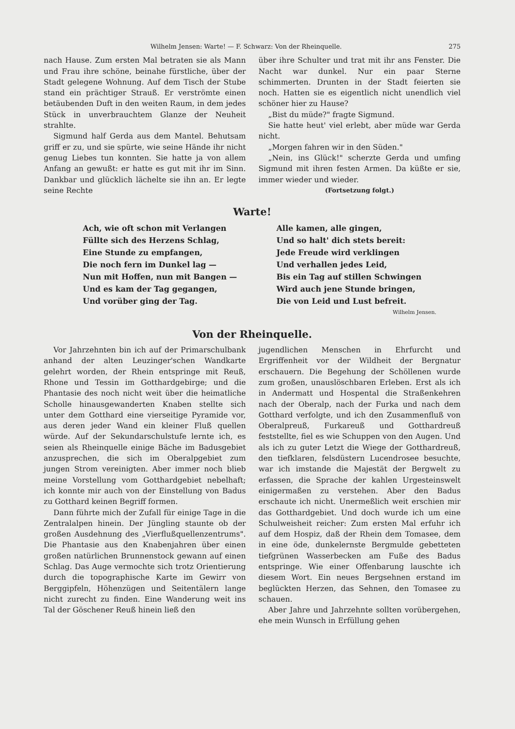Wilhelm Jensen: Warte! — F. Schwarz: Von der Rheinquelle. 275
nach Hause. Zum ersten Mal betraten sie als Mann und Frau ihre schöne, beinahe fürstliche, über der Stadt gelegene Wohnung. Auf dem Tisch der Stube stand ein prächtiger Strauß. Er verströmte einen betäubenden Duft in den weiten Raum, in dem jedes Stück in unverbrauchtem Glanze der Neuheit strahlte.
Sigmund half Gerda aus dem Mantel. Behutsam griff er zu, und sie spürte, wie seine Hände ihr nicht genug Liebes tun konnten. Sie hatte ja von allem Anfang an gewußt: er hatte es gut mit ihr im Sinn. Dankbar und glücklich lächelte sie ihn an. Er legte seine Rechte
über ihre Schulter und trat mit ihr ans Fenster. Die Nacht war dunkel. Nur ein paar Sterne schimmerten. Drunten in der Stadt feierten sie noch. Hatten sie es eigentlich nicht unendlich viel schöner hier zu Hause?
„Bist du müde?" fragte Sigmund.
Sie hatte heut' viel erlebt, aber müde war Gerda nicht.
„Morgen fahren wir in den Süden."
„Nein, ins Glück!" scherzte Gerda und umfing Sigmund mit ihren festen Armen. Da küßte er sie, immer wieder und wieder.
(Fortsetzung folgt.)
Warte!
Ach, wie oft schon mit Verlangen
Füllte sich des Herzens Schlag,
Eine Stunde zu empfangen,
Die noch fern im Dunkel lag —
Nun mit Hoffen, nun mit Bangen —
Und es kam der Tag gegangen,
Und vorüber ging der Tag.
Alle kamen, alle gingen,
Und so halt' dich stets bereit:
Jede Freude wird verklingen
Und verhallen jedes Leid,
Bis ein Tag auf stillen Schwingen
Wird auch jene Stunde bringen,
Die von Leid und Lust befreit.
Wilhelm Jensen.
Von der Rheinquelle.
Vor Jahrzehnten bin ich auf der Primarschulbank anhand der alten Leuzinger'schen Wandkarte gelehrt worden, der Rhein entspringe mit Reuß, Rhone und Tessin im Gotthardgebirge; und die Phantasie des noch nicht weit über die heimatliche Scholle hinausgewanderten Knaben stellte sich unter dem Gotthard eine vierseitige Pyramide vor, aus deren jeder Wand ein kleiner Fluß quellen würde. Auf der Sekundarschulstufe lernte ich, es seien als Rheinquelle einige Bäche im Badusgebiet anzusprechen, die sich im Oberalpgebiet zum jungen Strom vereinigten. Aber immer noch blieb meine Vorstellung vom Gotthardgebiet nebelhaft; ich konnte mir auch von der Einstellung von Badus zu Gotthard keinen Begriff formen.
Dann führte mich der Zufall für einige Tage in die Zentralalpen hinein. Der Jüngling staunte ob der großen Ausdehnung des „Vierflußquellenzentrums". Die Phantasie aus den Knabenjahren über einen großen natürlichen Brunnenstock gewann auf einen Schlag. Das Auge vermochte sich trotz Orientierung durch die topographische Karte im Gewirr von Berggipfeln, Höhenzügen und Seitentälern lange nicht zurecht zu finden. Eine Wanderung weit ins Tal der Göschener Reuß hinein ließ den
jugendlichen Menschen in Ehrfurcht und Ergriffenheit vor der Wildheit der Bergnatur erschauern. Die Begehung der Schöllenen wurde zum großen, unauslöschbaren Erleben. Erst als ich in Andermatt und Hospental die Straßenkehren nach der Oberalp, nach der Furka und nach dem Gotthard verfolgte, und ich den Zusammenfluß von Oberalpreuß, Furkareuß und Gotthardreuß feststellte, fiel es wie Schuppen von den Augen. Und als ich zu guter Letzt die Wiege der Gotthardreuß, den tiefklaren, felsdüstern Lucendrosee besuchte, war ich imstande die Majestät der Bergwelt zu erfassen, die Sprache der kahlen Urgesteinswelt einigermaßen zu verstehen. Aber den Badus erschaute ich nicht. Unermeßlich weit erschien mir das Gotthardgebiet. Und doch wurde ich um eine Schulweisheit reicher: Zum ersten Mal erfuhr ich auf dem Hospiz, daß der Rhein dem Tomasee, dem in eine öde, dunkelernste Bergmulde gebetteten tiefgrünen Wasserbecken am Fuße des Badus entspringe. Wie einer Offenbarung lauschte ich diesem Wort. Ein neues Bergsehnen erstand im beglückten Herzen, das Sehnen, den Tomasee zu schauen.
Aber Jahre und Jahrzehnte sollten vorübergehen, ehe mein Wunsch in Erfüllung gehen